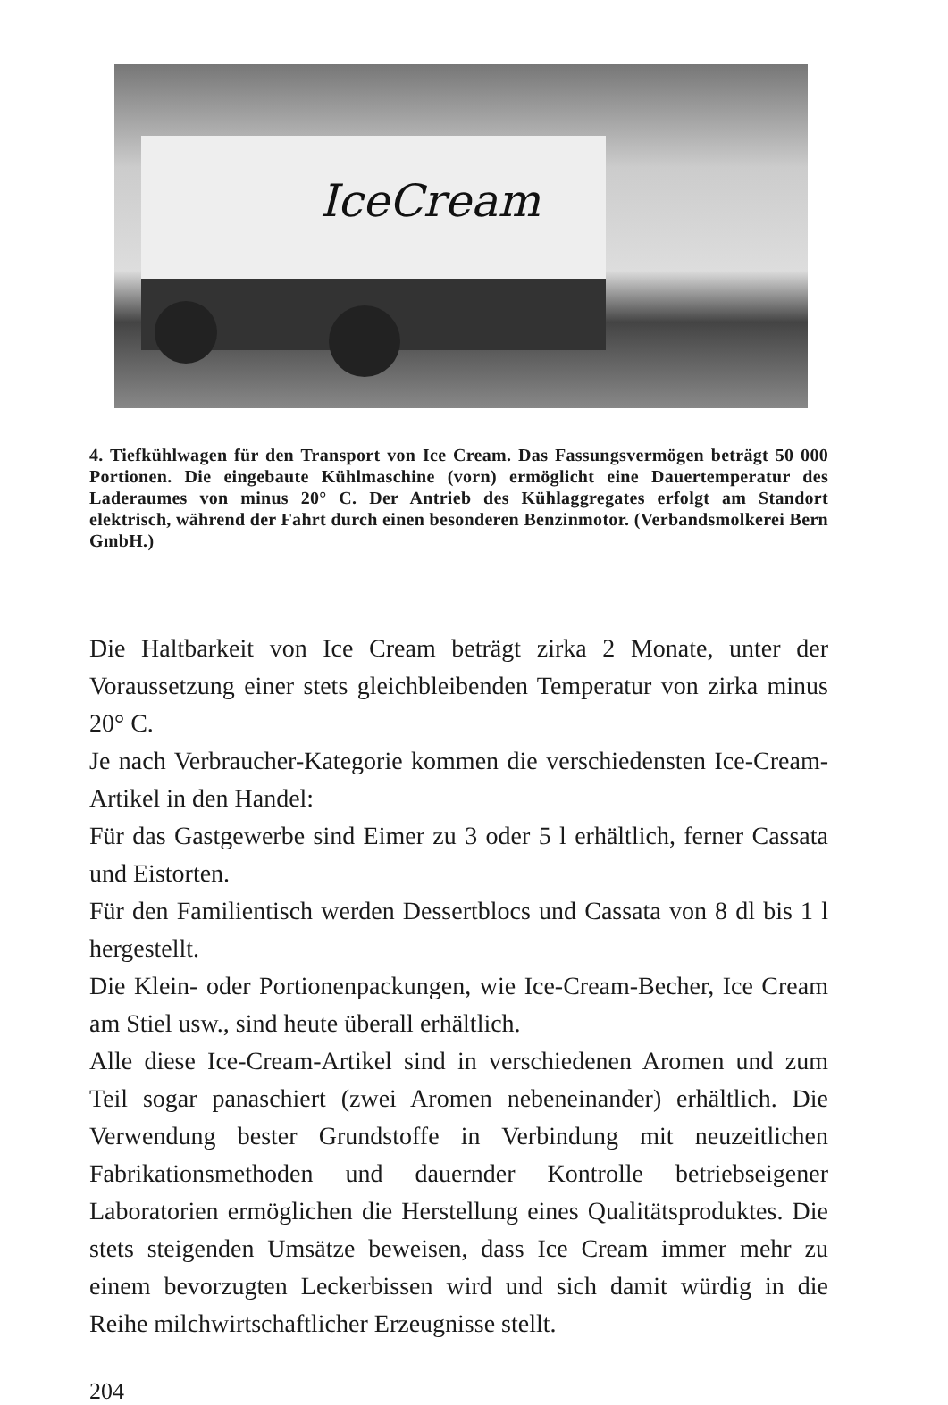IceCream
4. Tiefkühlwagen für den Transport von Ice Cream. Das Fassungsvermögen beträgt 50 000 Portionen. Die eingebaute Kühlmaschine (vorn) ermöglicht eine Dauertemperatur des Laderaumes von minus 20° C. Der Antrieb des Kühlaggregates erfolgt am Standort elektrisch, während der Fahrt durch einen besonderen Benzinmotor. (Verbandsmolkerei Bern GmbH.)
Die Haltbarkeit von Ice Cream beträgt zirka 2 Monate, unter der Voraussetzung einer stets gleichbleibenden Temperatur von zirka minus 20° C.
Je nach Verbraucher-Kategorie kommen die verschiedensten Ice-Cream-Artikel in den Handel:
Für das Gastgewerbe sind Eimer zu 3 oder 5 l erhältlich, ferner Cassata und Eistorten.
Für den Familientisch werden Dessertblocs und Cassata von 8 dl bis 1 l hergestellt.
Die Klein- oder Portionenpackungen, wie Ice-Cream-Becher, Ice Cream am Stiel usw., sind heute überall erhältlich.
Alle diese Ice-Cream-Artikel sind in verschiedenen Aromen und zum Teil sogar panaschiert (zwei Aromen nebeneinander) erhältlich. Die Verwendung bester Grundstoffe in Verbindung mit neuzeitlichen Fabrikationsmethoden und dauernder Kontrolle betriebseigener Laboratorien ermöglichen die Herstellung eines Qualitätsproduktes. Die stets steigenden Umsätze beweisen, dass Ice Cream immer mehr zu einem bevorzugten Leckerbissen wird und sich damit würdig in die Reihe milchwirtschaftlicher Erzeugnisse stellt.
204